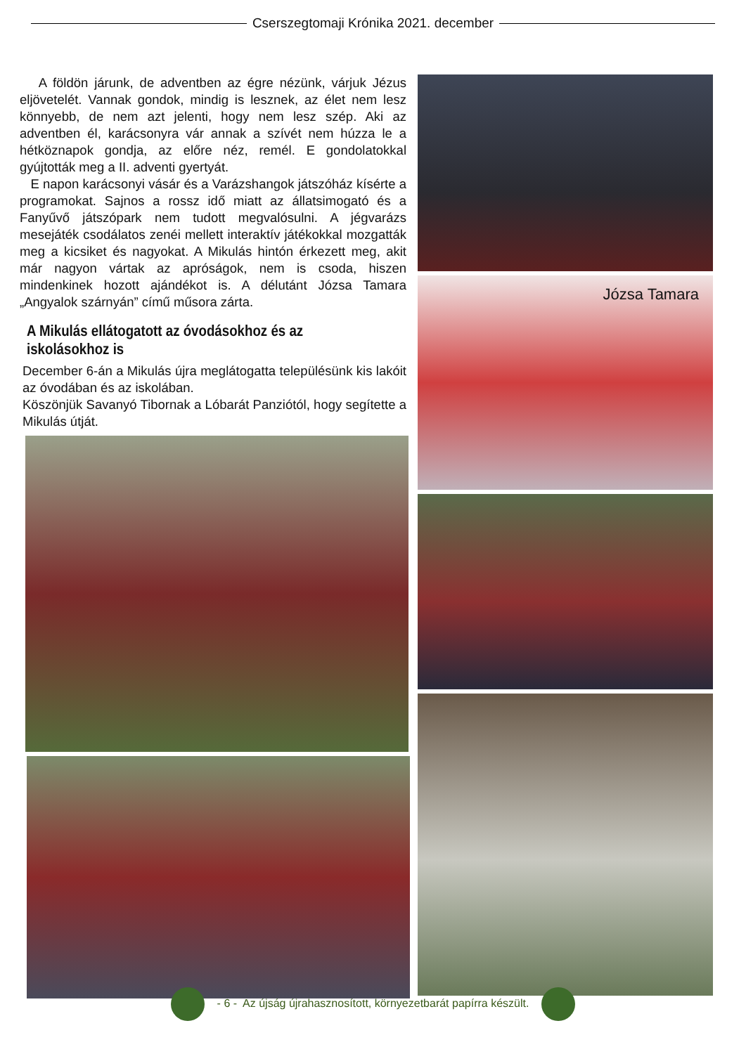Cserszegtomaji Krónika 2021. december
A földön járunk, de adventben az égre nézünk, várjuk Jézus eljövetelét. Vannak gondok, mindig is lesznek, az élet nem lesz könnyebb, de nem azt jelenti, hogy nem lesz szép. Aki az adventben él, karácsonyra vár annak a szívét nem húzza le a hétköznapok gondja, az előre néz, remél. E gondolatokkal gyújtották meg a II. adventi gyertyát.
E napon karácsonyi vásár és a Varázshangok játszóház kísérte a programokat. Sajnos a rossz idő miatt az állatsimogató és a Fanyűvő játszópark nem tudott megvalósulni. A jégvarázs mesejáték csodálatos zenéi mellett interaktív játékokkal mozgatták meg a kicsiket és nagyokat. A Mikulás hintón érkezett meg, akit már nagyon vártak az apróságok, nem is csoda, hiszen mindenkinek hozott ajándékot is. A délutánt Józsa Tamara „Angyalok szárnyán” című műsora zárta.
A Mikulás ellátogatott az óvodásokhoz és az iskolásokhoz is
December 6-án a Mikulás újra meglátogatta településünk kis lakóit az óvodában és az iskolában.
Köszönjük Savanyó Tibornak a Lóbarát Panziótól, hogy segítette a Mikulás útját.
Józsa Tamara
- 6 - Az újság újrahasznosított, környezetbarát papírra készült.